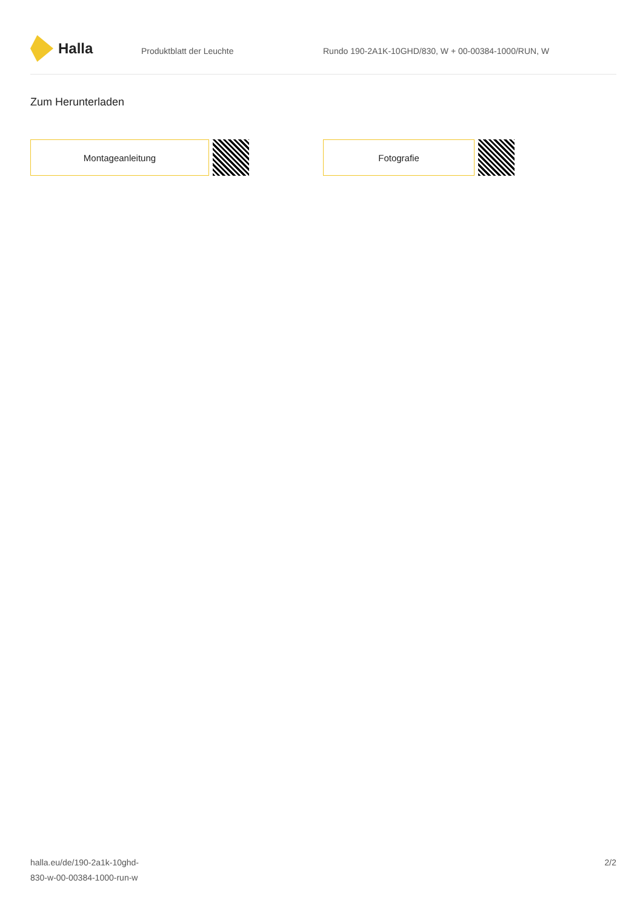Halla
Produktblatt der Leuchte Rundo 190-2A1K-10GHD/830, W + 00-00384-1000/RUN, W
Zum Herunterladen
Montageanleitung Fotografie
halla.eu/de/190-2a1k-10ghd-
830-w-00-00384-1000-run-w
2/2